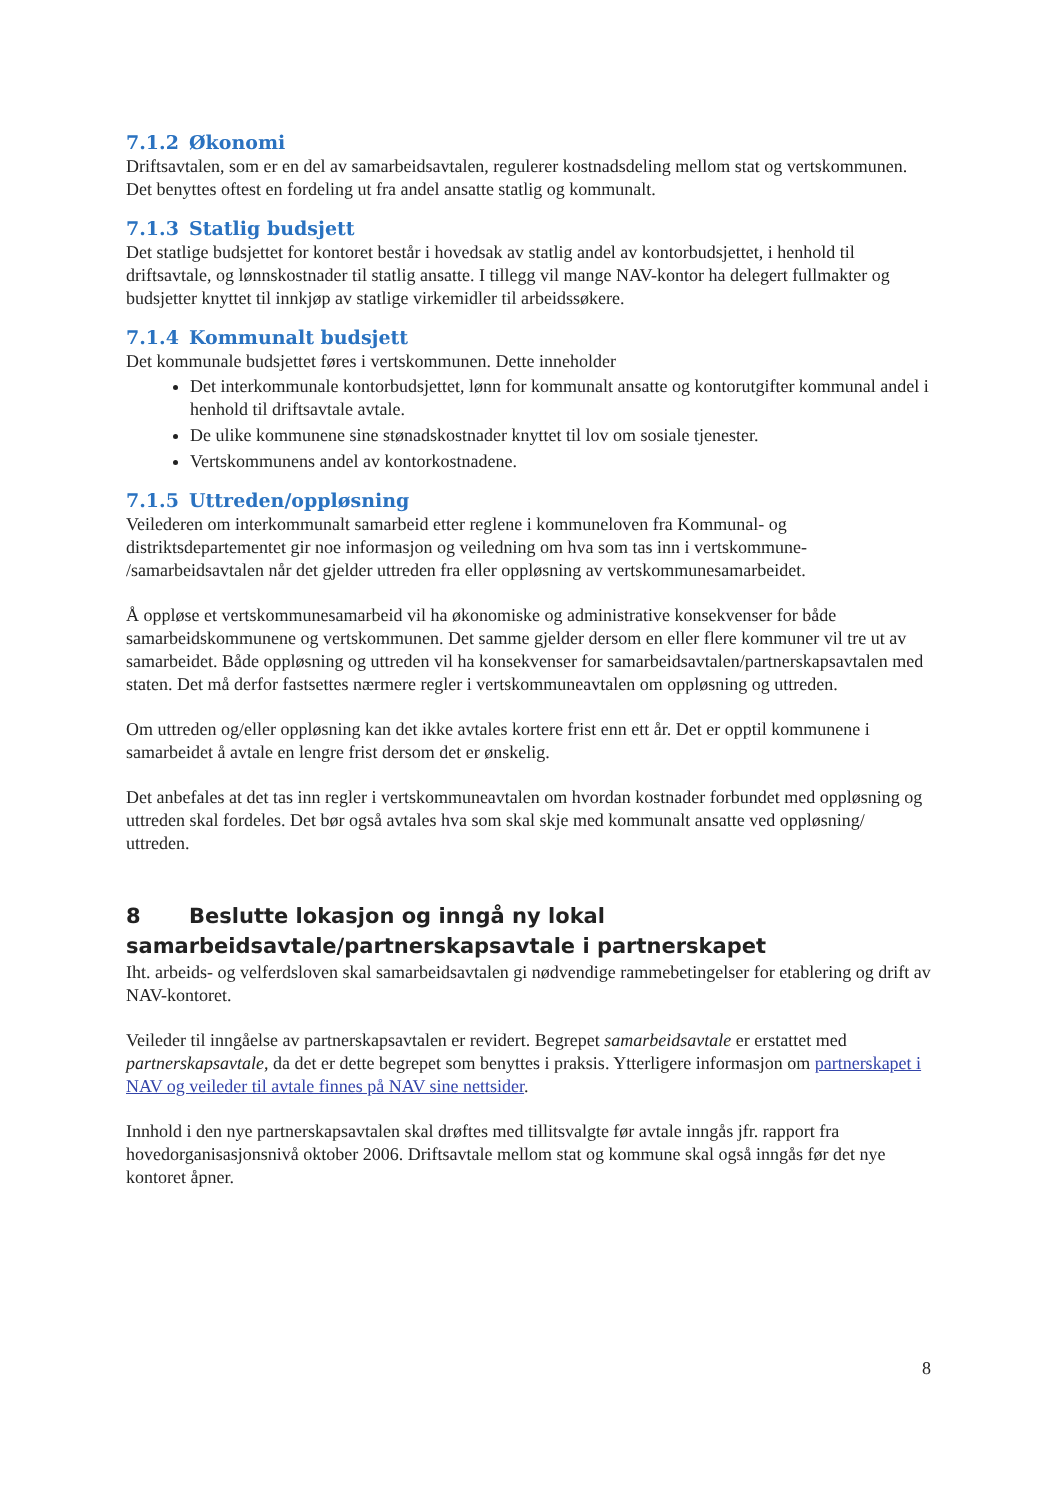7.1.2 Økonomi
Driftsavtalen, som er en del av samarbeidsavtalen, regulerer kostnadsdeling mellom stat og vertskommunen. Det benyttes oftest en fordeling ut fra andel ansatte statlig og kommunalt.
7.1.3 Statlig budsjett
Det statlige budsjettet for kontoret består i hovedsak av statlig andel av kontorbudsjettet, i henhold til driftsavtale, og lønnskostnader til statlig ansatte. I tillegg vil mange NAV-kontor ha delegert fullmakter og budsjetter knyttet til innkjøp av statlige virkemidler til arbeidssøkere.
7.1.4 Kommunalt budsjett
Det kommunale budsjettet føres i vertskommunen. Dette inneholder
Det interkommunale kontorbudsjettet, lønn for kommunalt ansatte og kontorutgifter kommunal andel i henhold til driftsavtale avtale.
De ulike kommunene sine stønadskostnader knyttet til lov om sosiale tjenester.
Vertskommunens andel av kontorkostnadene.
7.1.5 Uttreden/oppløsning
Veilederen om interkommunalt samarbeid etter reglene i kommuneloven fra Kommunal- og distriktsdepartementet gir noe informasjon og veiledning om hva som tas inn i vertskommune- /samarbeidsavtalen når det gjelder uttreden fra eller oppløsning av vertskommunesamarbeidet.
Å oppløse et vertskommunesamarbeid vil ha økonomiske og administrative konsekvenser for både samarbeidskommunene og vertskommunen. Det samme gjelder dersom en eller flere kommuner vil tre ut av samarbeidet. Både oppløsning og uttreden vil ha konsekvenser for samarbeidsavtalen/partnerskapsavtalen med staten. Det må derfor fastsettes nærmere regler i vertskommuneavtalen om oppløsning og uttreden.
Om uttreden og/eller oppløsning kan det ikke avtales kortere frist enn ett år. Det er opptil kommunene i samarbeidet å avtale en lengre frist dersom det er ønskelig.
Det anbefales at det tas inn regler i vertskommuneavtalen om hvordan kostnader forbundet med oppløsning og uttreden skal fordeles. Det bør også avtales hva som skal skje med kommunalt ansatte ved oppløsning/ uttreden.
8 Beslutte lokasjon og inngå ny lokal samarbeidsavtale/partnerskapsavtale i partnerskapet
Iht. arbeids- og velferdsloven skal samarbeidsavtalen gi nødvendige rammebetingelser for etablering og drift av NAV-kontoret.
Veileder til inngåelse av partnerskapsavtalen er revidert. Begrepet samarbeidsavtale er erstattet med partnerskapsavtale, da det er dette begrepet som benyttes i praksis. Ytterligere informasjon om partnerskapet i NAV og veileder til avtale finnes på NAV sine nettsider.
Innhold i den nye partnerskapsavtalen skal drøftes med tillitsvalgte før avtale inngås jfr. rapport fra hovedorganisasjonsnivå oktober 2006. Driftsavtale mellom stat og kommune skal også inngås før det nye kontoret åpner.
8